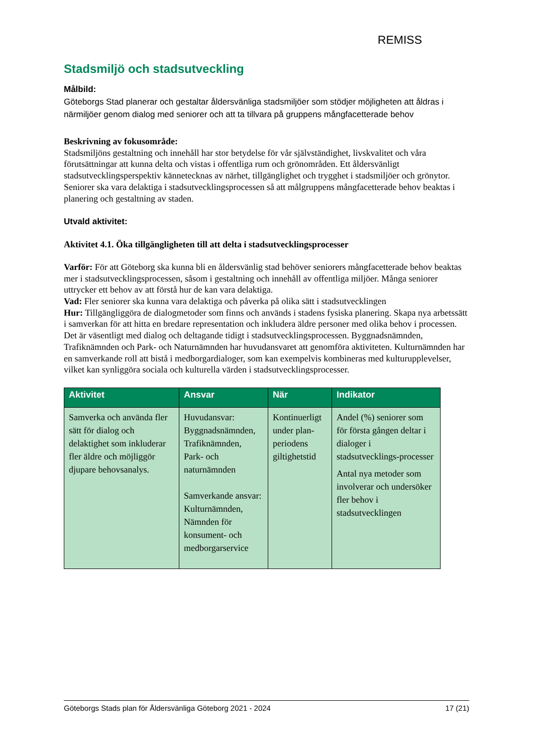REMISS
Stadsmiljö och stadsutveckling
Målbild:
Göteborgs Stad planerar och gestaltar åldersvänliga stadsmiljöer som stödjer möjligheten att åldras i närmiljöer genom dialog med seniorer och att ta tillvara på gruppens mångfacetterade behov
Beskrivning av fokusområde:
Stadsmiljöns gestaltning och innehåll har stor betydelse för vår självständighet, livskvalitet och våra förutsättningar att kunna delta och vistas i offentliga rum och grönområden. Ett åldersvänligt stadsutvecklingsperspektiv kännetecknas av närhet, tillgänglighet och trygghet i stadsmiljöer och grönytor. Seniorer ska vara delaktiga i stadsutvecklingsprocessen så att målgruppens mångfacetterade behov beaktas i planering och gestaltning av staden.
Utvald aktivitet:
Aktivitet 4.1. Öka tillgängligheten till att delta i stadsutvecklingsprocesser
Varför: För att Göteborg ska kunna bli en åldersvänlig stad behöver seniorers mångfacetterade behov beaktas mer i stadsutvecklingsprocessen, såsom i gestaltning och innehåll av offentliga miljöer. Många seniorer uttrycker ett behov av att förstå hur de kan vara delaktiga.
Vad: Fler seniorer ska kunna vara delaktiga och påverka på olika sätt i stadsutvecklingen
Hur: Tillgängliggöra de dialogmetoder som finns och används i stadens fysiska planering. Skapa nya arbetssätt i samverkan för att hitta en bredare representation och inkludera äldre personer med olika behov i processen. Det är väsentligt med dialog och deltagande tidigt i stadsutvecklingsprocessen. Byggnadsnämnden, Trafiknämnden och Park- och Naturnämnden har huvudansvaret att genomföra aktiviteten. Kulturnämnden har en samverkande roll att bistå i medborgardialoger, som kan exempelvis kombineras med kulturupplevelser, vilket kan synliggöra sociala och kulturella värden i stadsutvecklingsprocesser.
| Aktivitet | Ansvar | När | Indikator |
| --- | --- | --- | --- |
| Samverka och använda fler sätt för dialog och delaktighet som inkluderar fler äldre och möjliggör djupare behovsanalys. | Huvudansvar: Byggnadsnämnden, Trafiknämnden, Park- och naturnämnden Samverkande ansvar: Kulturnämnden, Nämnden för konsument- och medborgarservice | Kontinuerligt under plan-periodens giltighetstid | Andel (%) seniorer som för första gången deltar i dialoger i stadsutvecklings-processer Antal nya metoder som involverar och undersöker fler behov i stadsutvecklingen |
Göteborgs Stads plan för Åldersvänliga Göteborg 2021 - 2024 17 (21)